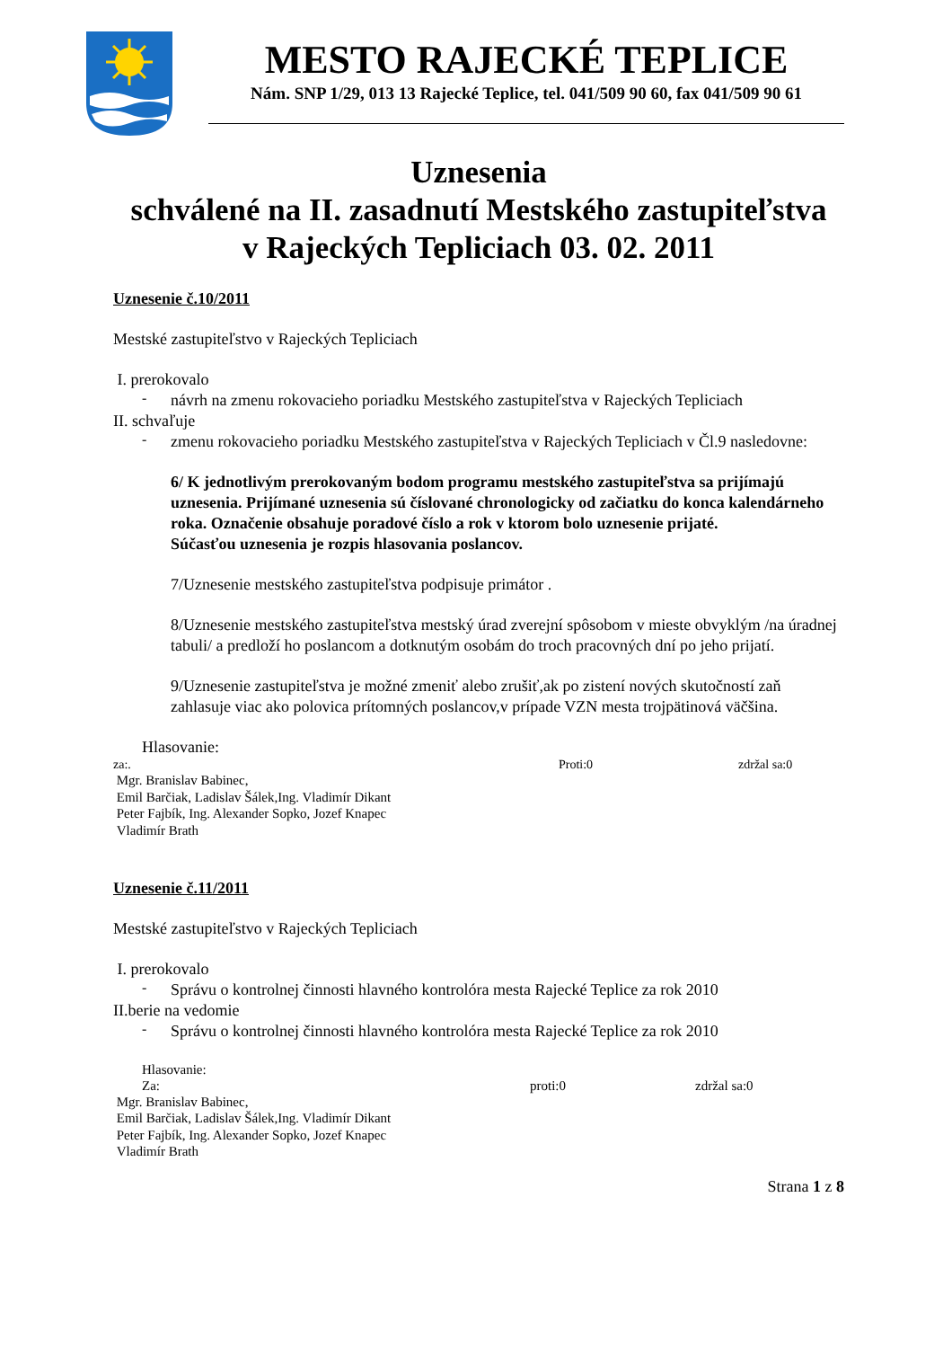MESTO RAJECKÉ TEPLICE
Nám. SNP 1/29, 013 13 Rajecké Teplice, tel. 041/509 90 60, fax 041/509 90 61
Uznesenia
schválené na II. zasadnutí Mestského zastupiteľstva
v Rajeckých Tepliciach 03. 02. 2011
Uznesenie č.10/2011
Mestské zastupiteľstvo v Rajeckých Tepliciach
I. prerokovalo
-
návrh na zmenu rokovacieho poriadku Mestského zastupiteľstva v Rajeckých Tepliciach
II. schvaľuje
-
zmenu rokovacieho poriadku Mestského zastupiteľstva v Rajeckých Tepliciach v Čl.9 nasledovne:
6/ K jednotlivým prerokovaným bodom programu mestského zastupiteľstva sa prijímajú uznesenia. Prijímané uznesenia sú číslované chronologicky od začiatku do konca kalendárneho roka. Označenie obsahuje poradové číslo a rok v ktorom bolo uznesenie prijaté.
Súčasťou uznesenia je rozpis hlasovania poslancov.
7/Uznesenie mestského zastupiteľstva podpisuje primátor .
8/Uznesenie mestského zastupiteľstva mestský úrad zverejní spôsobom v mieste obvyklým /na úradnej tabuli/ a predloží ho poslancom a dotknutým osobám do troch pracovných dní po jeho prijatí.
9/Uznesenie zastupiteľstva je možné zmeniť alebo zrušiť,ak po zistení nových skutočností zaň zahlasuje viac ako polovica prítomných poslancov,v prípade VZN mesta trojpätinová väčšina.
Hlasovanie:
za:. Proti:0 zdržal sa:0
Mgr. Branislav Babinec,
Emil Barčiak, Ladislav Šálek,Ing. Vladimír Dikant
Peter Fajbík, Ing. Alexander Sopko, Jozef Knapec
Vladimír Brath
Uznesenie č.11/2011
Mestské zastupiteľstvo v Rajeckých Tepliciach
I. prerokovalo
-
Správu o kontrolnej činnosti hlavného kontrolóra mesta Rajecké Teplice za rok 2010
II.berie na vedomie
-
Správu o kontrolnej činnosti hlavného kontrolóra mesta Rajecké Teplice za rok 2010
Hlasovanie:
Za: proti:0 zdržal sa:0
Mgr. Branislav Babinec,
Emil Barčiak, Ladislav Šálek,Ing. Vladimír Dikant
Peter Fajbík, Ing. Alexander Sopko, Jozef Knapec
Vladimír Brath
Strana 1 z 8